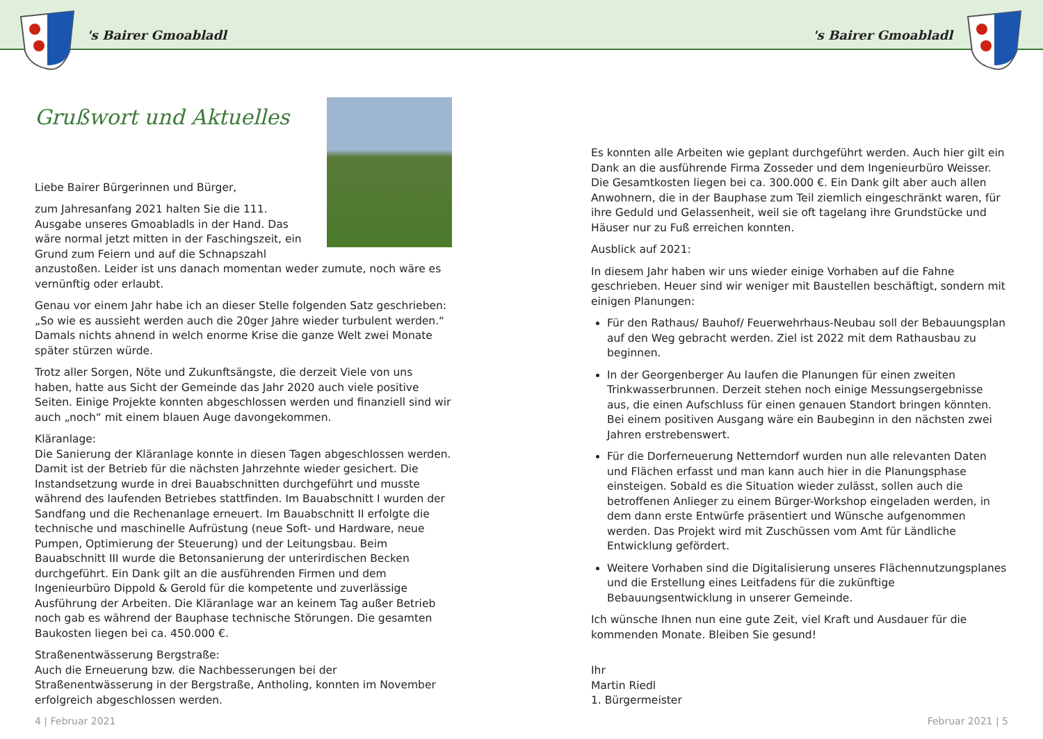's Bairer Gmoabladl 's Bairer Gmoabladl
Grußwort und Aktuelles
Liebe Bairer Bürgerinnen und Bürger,
zum Jahresanfang 2021 halten Sie die 111. Ausgabe unseres Gmoabladls in der Hand. Das wäre normal jetzt mitten in der Faschingszeit, ein Grund zum Feiern und auf die Schnapszahl anzustoßen. Leider ist uns danach momentan weder zumute, noch wäre es vernünftig oder erlaubt.
Genau vor einem Jahr habe ich an dieser Stelle folgenden Satz geschrieben: „So wie es aussieht werden auch die 20ger Jahre wieder turbulent werden.“ Damals nichts ahnend in welch enorme Krise die ganze Welt zwei Monate später stürzen würde.
Trotz aller Sorgen, Nöte und Zukunftsängste, die derzeit Viele von uns haben, hatte aus Sicht der Gemeinde das Jahr 2020 auch viele positive Seiten. Einige Projekte konnten abgeschlossen werden und finanziell sind wir auch „noch“ mit einem blauen Auge davongekommen.
Kläranlage:
Die Sanierung der Kläranlage konnte in diesen Tagen abgeschlossen werden. Damit ist der Betrieb für die nächsten Jahrzehnte wieder gesichert. Die Instandsetzung wurde in drei Bauabschnitten durchgeführt und musste während des laufenden Betriebes stattfinden. Im Bauabschnitt I wurden der Sandfang und die Rechenanlage erneuert. Im Bauabschnitt II erfolgte die technische und maschinelle Aufrüstung (neue Soft- und Hardware, neue Pumpen, Optimierung der Steuerung) und der Leitungsbau. Beim Bauabschnitt III wurde die Betonsanierung der unterirdischen Becken durchgeführt. Ein Dank gilt an die ausführenden Firmen und dem Ingenieurbüro Dippold & Gerold für die kompetente und zuverlässige Ausführung der Arbeiten. Die Kläranlage war an keinem Tag außer Betrieb noch gab es während der Bauphase technische Störungen. Die gesamten Baukosten liegen bei ca. 450.000 €.
Straßenentwässerung Bergstraße:
Auch die Erneuerung bzw. die Nachbesserungen bei der Straßenentwässerung in der Bergstraße, Antholing, konnten im November erfolgreich abgeschlossen werden.
Es konnten alle Arbeiten wie geplant durchgeführt werden. Auch hier gilt ein Dank an die ausführende Firma Zosseder und dem Ingenieurbüro Weisser. Die Gesamtkosten liegen bei ca. 300.000 €. Ein Dank gilt aber auch allen Anwohnern, die in der Bauphase zum Teil ziemlich eingeschränkt waren, für ihre Geduld und Gelassenheit, weil sie oft tagelang ihre Grundstücke und Häuser nur zu Fuß erreichen konnten.
Ausblick auf 2021:
In diesem Jahr haben wir uns wieder einige Vorhaben auf die Fahne geschrieben. Heuer sind wir weniger mit Baustellen beschäftigt, sondern mit einigen Planungen:
Für den Rathaus/ Bauhof/ Feuerwehrhaus-Neubau soll der Bebauungsplan auf den Weg gebracht werden. Ziel ist 2022 mit dem Rathausbau zu beginnen.
In der Georgenberger Au laufen die Planungen für einen zweiten Trinkwasserbrunnen. Derzeit stehen noch einige Messungsergebnisse aus, die einen Aufschluss für einen genauen Standort bringen könnten. Bei einem positiven Ausgang wäre ein Baubeginn in den nächsten zwei Jahren erstrebenswert.
Für die Dorferneuerung Netterndorf wurden nun alle relevanten Daten und Flächen erfasst und man kann auch hier in die Planungsphase einsteigen. Sobald es die Situation wieder zulässt, sollen auch die betroffenen Anlieger zu einem Bürger-Workshop eingeladen werden, in dem dann erste Entwürfe präsentiert und Wünsche aufgenommen werden. Das Projekt wird mit Zuschüssen vom Amt für Ländliche Entwicklung gefördert.
Weitere Vorhaben sind die Digitalisierung unseres Flächennutzungsplanes und die Erstellung eines Leitfadens für die zukünftige Bebauungsentwicklung in unserer Gemeinde.
Ich wünsche Ihnen nun eine gute Zeit, viel Kraft und Ausdauer für die kommenden Monate. Bleiben Sie gesund!
Ihr
Martin Riedl
1. Bürgermeister
4 | Februar 2021 Februar 2021 | 5